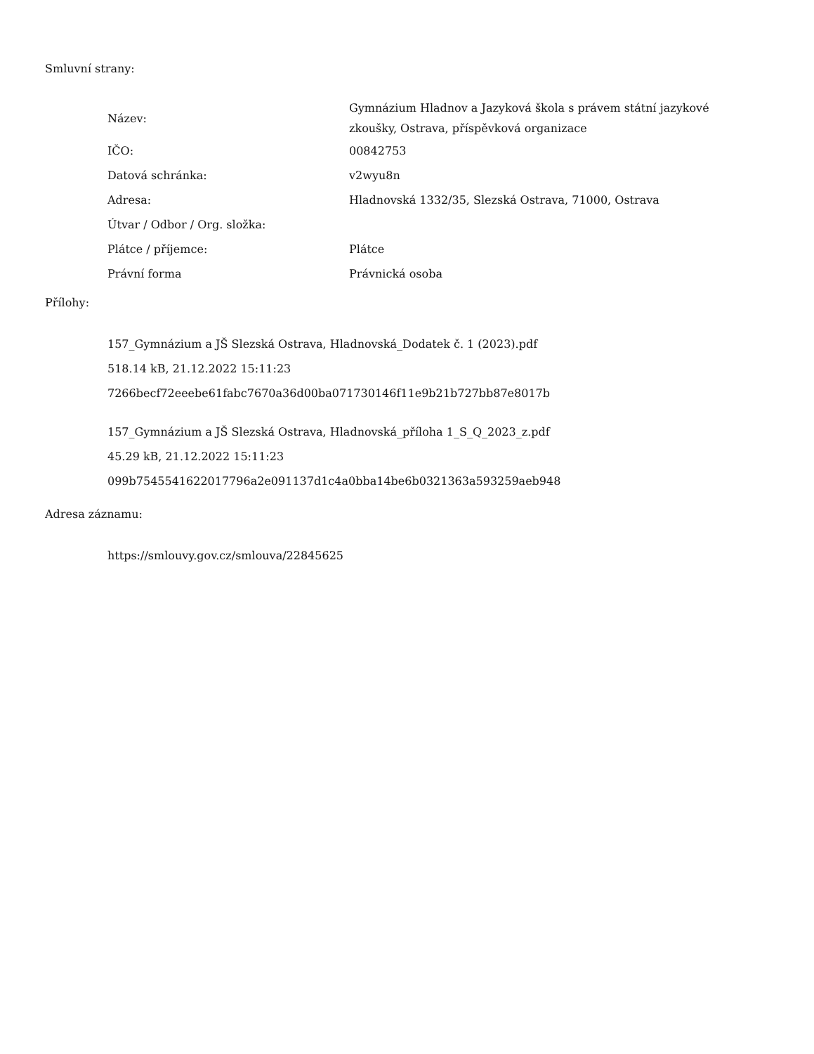Smluvní strany:
| Název: | Gymnázium Hladnov a Jazyková škola s právem státní jazykové zkoušky, Ostrava, příspěvková organizace |
| IČO: | 00842753 |
| Datová schránka: | v2wyu8n |
| Adresa: | Hladnovská 1332/35, Slezská Ostrava, 71000, Ostrava |
| Útvar / Odbor / Org. složka: | |
| Plátce / příjemce: | Plátce |
| Právní forma | Právnická osoba |
Přílohy:
157_Gymnázium a JŠ Slezská Ostrava, Hladnovská_Dodatek č. 1 (2023).pdf
518.14 kB, 21.12.2022 15:11:23
7266becf72eeebe61fabc7670a36d00ba071730146f11e9b21b727bb87e8017b
157_Gymnázium a JŠ Slezská Ostrava, Hladnovská_příloha 1_S_Q_2023_z.pdf
45.29 kB, 21.12.2022 15:11:23
099b7545541622017796a2e091137d1c4a0bba14be6b0321363a593259aeb948
Adresa záznamu:
https://smlouvy.gov.cz/smlouva/22845625